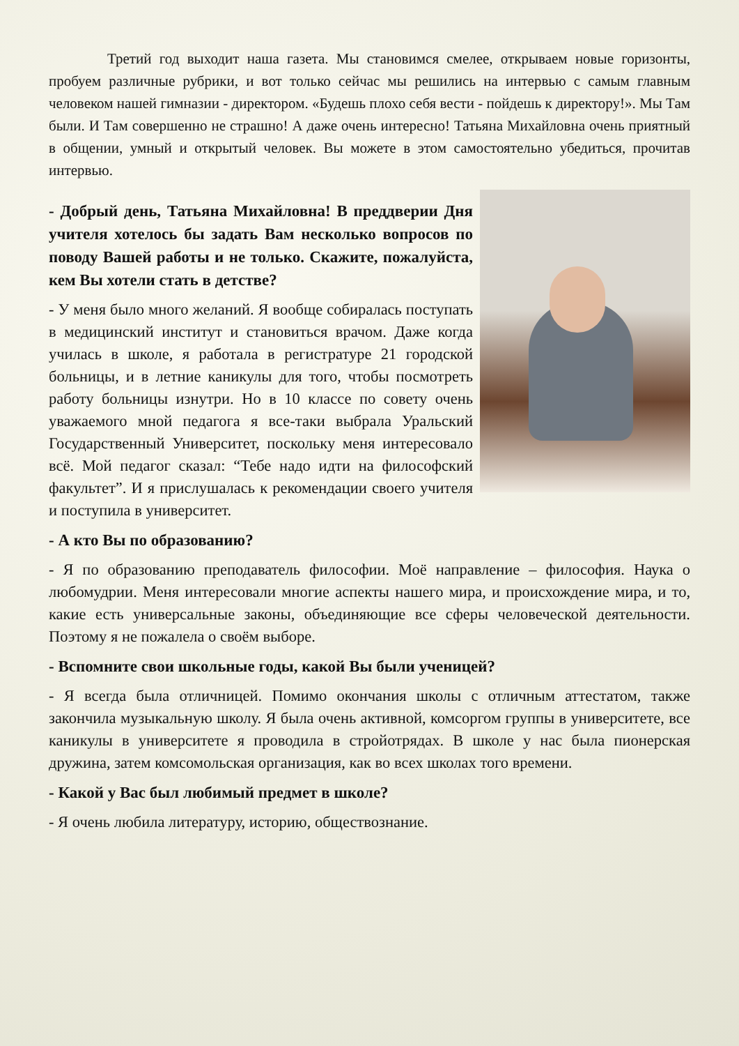Третий год выходит наша газета. Мы становимся смелее, открываем новые горизонты, пробуем различные рубрики, и вот только сейчас мы решились на интервью с самым главным человеком нашей гимназии - директором. «Будешь плохо себя вести - пойдешь к директору!». Мы Там были. И Там совершенно не страшно! А даже очень интересно! Татьяна Михайловна очень приятный в общении, умный и открытый человек. Вы можете в этом самостоятельно убедиться, прочитав интервью.
- Добрый день, Татьяна Михайловна! В преддверии Дня учителя хотелось бы задать Вам несколько вопросов по поводу Вашей работы и не только. Скажите, пожалуйста, кем Вы хотели стать в детстве?
- У меня было много желаний. Я вообще собиралась поступать в медицинский институт и становиться врачом. Даже когда училась в школе, я работала в регистратуре 21 городской больницы, и в летние каникулы для того, чтобы посмотреть работу больницы изнутри. Но в 10 классе по совету очень уважаемого мной педагога я все-таки выбрала Уральский Государственный Университет, поскольку меня интересовало всё. Мой педагог сказал: “Тебе надо идти на философский факультет”. И я прислушалась к рекомендации своего учителя и поступила в университет.
- А кто Вы по образованию?
- Я по образованию преподаватель философии. Моё направление – философия. Наука о любомудрии. Меня интересовали многие аспекты нашего мира, и происхождение мира, и то, какие есть универсальные законы, объединяющие все сферы человеческой деятельности. Поэтому я не пожалела о своём выборе.
- Вспомните свои школьные годы, какой Вы были ученицей?
- Я всегда была отличницей. Помимо окончания школы с отличным аттестатом, также закончила музыкальную школу. Я была очень активной, комсоргом группы в университете, все каникулы в университете я проводила в стройотрядах. В школе у нас была пионерская дружина, затем комсомольская организация, как во всех школах того времени.
- Какой у Вас был любимый предмет в школе?
- Я очень любила литературу, историю, обществознание.